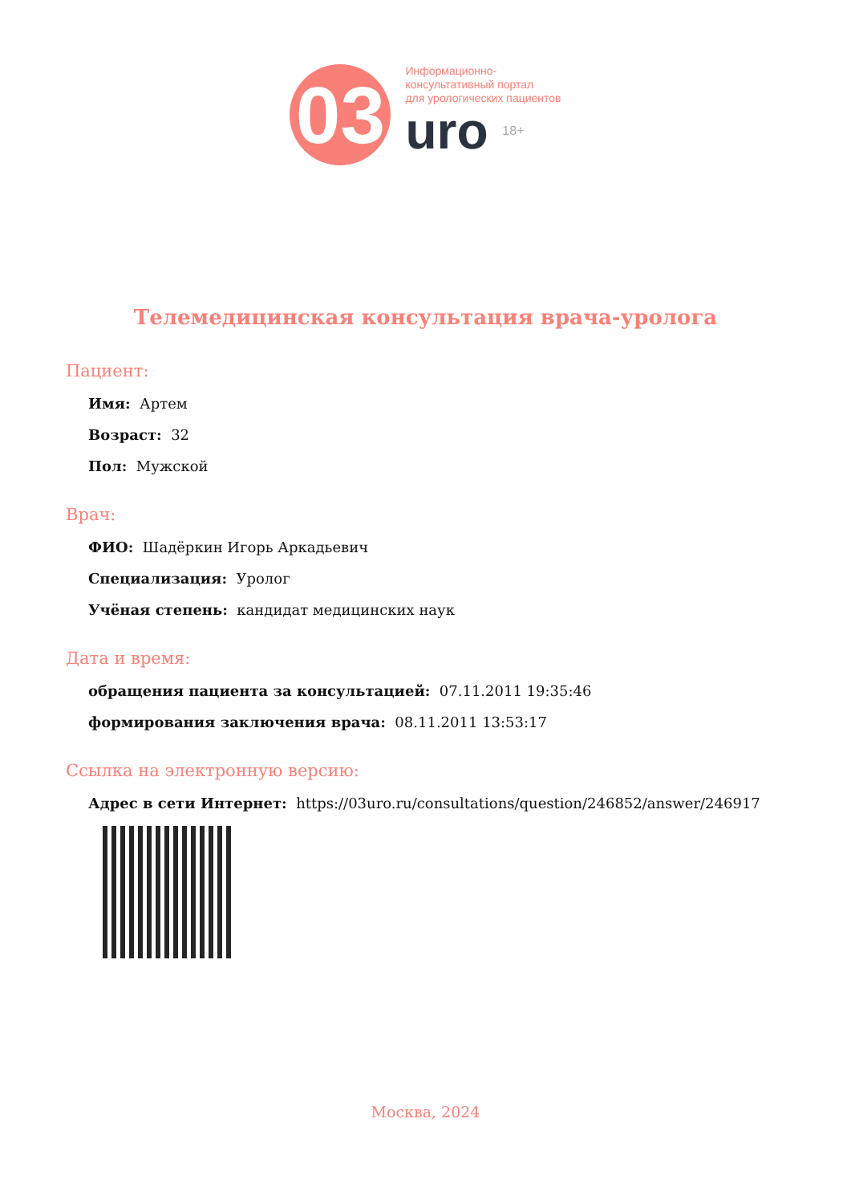03
Информационно-
консультативный портал
для урологических пациентов
uro 18+
Телемедицинская консультация врача-уролога
Пациент:
Имя: Артем
Возраст: 32
Пол: Мужской
Врач:
ФИО: Шадёркин Игорь Аркадьевич
Специализация: Уролог
Учёная степень: кандидат медицинских наук
Дата и время:
обращения пациента за консультацией: 07.11.2011 19:35:46
формирования заключения врача: 08.11.2011 13:53:17
Ссылка на электронную версию:
Адрес в сети Интернет: https://03uro.ru/consultations/question/246852/answer/246917
Москва, 2024